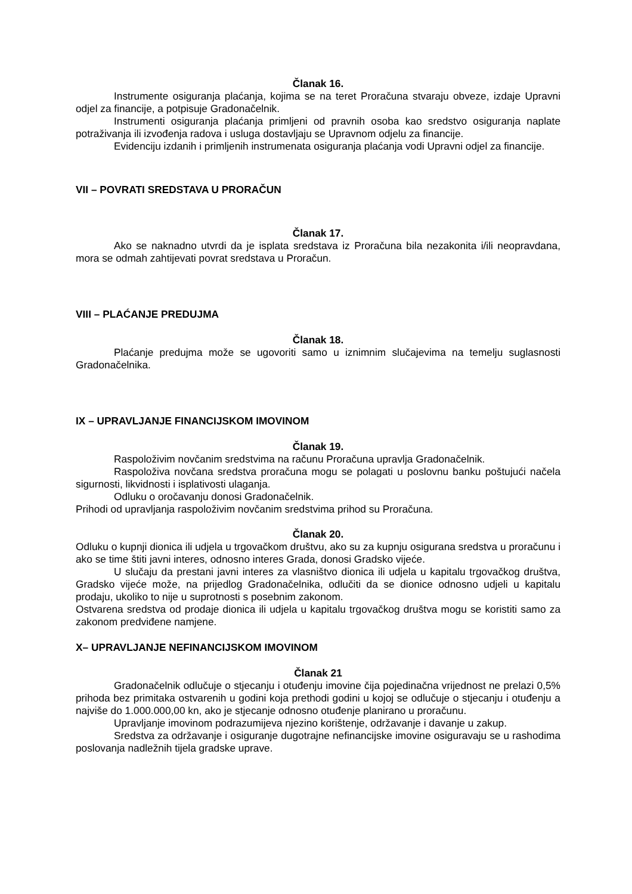Članak 16.
Instrumente osiguranja plaćanja, kojima se na teret Proračuna stvaraju obveze, izdaje Upravni odjel za financije, a potpisuje Gradonačelnik.
Instrumenti osiguranja plaćanja primljeni od pravnih osoba kao sredstvo osiguranja naplate potraživanja ili izvođenja radova i usluga dostavljaju se Upravnom odjelu za financije.
Evidenciju izdanih i primljenih instrumenata osiguranja plaćanja vodi Upravni odjel za financije.
VII – POVRATI SREDSTAVA U PRORAČUN
Članak 17.
Ako se naknadno utvrdi da je isplata sredstava iz Proračuna bila nezakonita i/ili neopravdana, mora se odmah zahtijevati povrat sredstava u Proračun.
VIII – PLAĆANJE PREDUJMA
Članak 18.
Plaćanje predujma može se ugovoriti samo u iznimnim slučajevima na temelju suglasnosti Gradonačelnika.
IX – UPRAVLJANJE FINANCIJSKOM IMOVINOM
Članak 19.
Raspoloživim novčanim sredstvima na računu Proračuna upravlja Gradonačelnik.
Raspoloživa novčana sredstva proračuna mogu se polagati u poslovnu banku poštujući načela sigurnosti, likvidnosti i isplativosti ulaganja.
Odluku o oročavanju donosi Gradonačelnik.
Prihodi od upravljanja raspoloživim novčanim sredstvima prihod su Proračuna.
Članak 20.
Odluku o kupnji dionica ili udjela u trgovačkom društvu, ako su za kupnju osigurana sredstva u proračunu i ako se time štiti javni interes, odnosno interes Grada, donosi Gradsko vijeće.
U slučaju da prestani javni interes za vlasništvo dionica ili udjela u kapitalu trgovačkog društva, Gradsko vijeće može, na prijedlog Gradonačelnika, odlučiti da se dionice odnosno udjeli u kapitalu prodaju, ukoliko to nije u suprotnosti s posebnim zakonom.
Ostvarena sredstva od prodaje dionica ili udjela u kapitalu trgovačkog društva mogu se koristiti samo za zakonom predviđene namjene.
X– UPRAVLJANJE NEFINANCIJSKOM IMOVINOM
Članak 21
Gradonačelnik odlučuje o stjecanju i otuđenju imovine čija pojedinačna vrijednost ne prelazi 0,5% prihoda bez primitaka ostvarenih u godini koja prethodi godini u kojoj se odlučuje o stjecanju i otuđenju a najviše do 1.000.000,00 kn, ako je stjecanje odnosno otuđenje planirano u proračunu.
Upravljanje imovinom podrazumijeva njezino korištenje, održavanje i davanje u zakup.
Sredstva za održavanje i osiguranje dugotrajne nefinancijske imovine osiguravaju se u rashodima poslovanja nadležnih tijela gradske uprave.